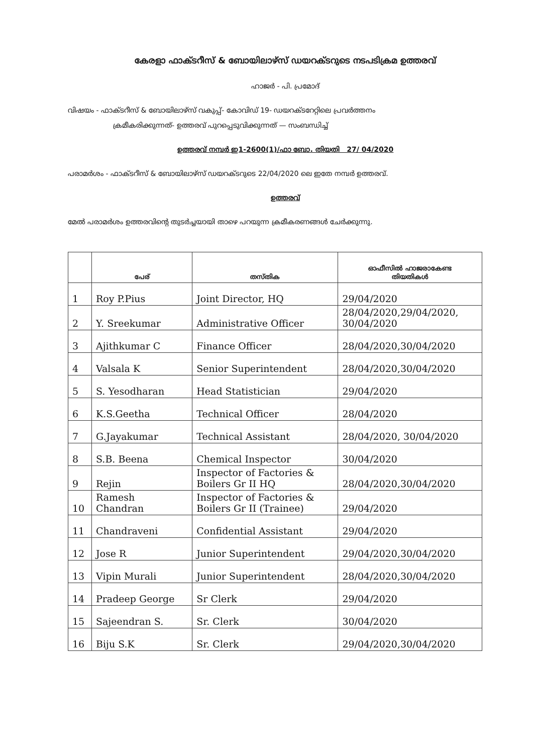കേരളാ ഫാക്ടറീസ് & ബോയിലാഴ്സ് ഡയറക്ടറുടെ നടപടിക്രമ ഉത്തരവ്
ഹാജർ - പി. പ്രമോദ്
വിഷയം - ഫാക്ടറീസ് & ബോയിലാഴ്സ് വകുപ്പ്- കോവിഡ് 19- ഡയറക്ടറേറ്റിലെ പ്രവർത്തനം
ക്രമീകരിക്കുന്നത്- ഉത്തരവ് പുറപ്പെടുവിക്കുന്നത് — സംബന്ധിച്ച്
ഉത്തരവ് നമ്പർ ഇ1-2600(1)/ഫാ ബോ. തിയതി 27/ 04/2020
പരാമർശം - ഫാക്ടറീസ് & ബോയിലാഴ്സ് ഡയറക്ടറുടെ 22/04/2020 ലെ ഇതേ നമ്പർ ഉത്തരവ്.
ഉത്തരവ്
മേൽ പരാമർശം ഉത്തരവിന്റെ തുടർച്ചയായി താഴെ പറയുന്ന ക്രമീകരണങ്ങൾ ചേർക്കുന്നു.
| | പേര് | തസ്തിക | ഓഫീസിൽ ഹാജരാകേണ്ട തിയതികൾ |
| --- | --- | --- | --- |
| 1 | Roy P.Pius | Joint Director, HQ | 29/04/2020 |
| 2 | Y. Sreekumar | Administrative Officer | 28/04/2020,29/04/2020, 30/04/2020 |
| 3 | Ajithkumar C | Finance Officer | 28/04/2020,30/04/2020 |
| 4 | Valsala K | Senior Superintendent | 28/04/2020,30/04/2020 |
| 5 | S. Yesodharan | Head Statistician | 29/04/2020 |
| 6 | K.S.Geetha | Technical Officer | 28/04/2020 |
| 7 | G.Jayakumar | Technical Assistant | 28/04/2020, 30/04/2020 |
| 8 | S.B. Beena | Chemical Inspector | 30/04/2020 |
| 9 | Rejin | Inspector of Factories & Boilers Gr II HQ | 28/04/2020,30/04/2020 |
| 10 | Ramesh Chandran | Inspector of Factories & Boilers Gr II (Trainee) | 29/04/2020 |
| 11 | Chandraveni | Confidential Assistant | 29/04/2020 |
| 12 | Jose R | Junior Superintendent | 29/04/2020,30/04/2020 |
| 13 | Vipin Murali | Junior Superintendent | 28/04/2020,30/04/2020 |
| 14 | Pradeep George | Sr Clerk | 29/04/2020 |
| 15 | Sajeendran S. | Sr. Clerk | 30/04/2020 |
| 16 | Biju S.K | Sr. Clerk | 29/04/2020,30/04/2020 |